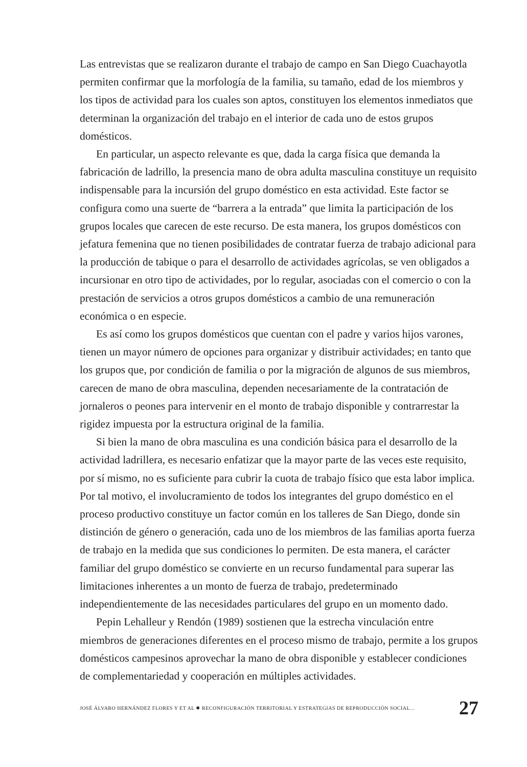Las entrevistas que se realizaron durante el trabajo de campo en San Diego Cuachayotla permiten confirmar que la morfología de la familia, su tamaño, edad de los miembros y los tipos de actividad para los cuales son aptos, constituyen los elementos inmediatos que determinan la organización del trabajo en el interior de cada uno de estos grupos domésticos.
En particular, un aspecto relevante es que, dada la carga física que demanda la fabricación de ladrillo, la presencia mano de obra adulta masculina constituye un requisito indispensable para la incursión del grupo doméstico en esta actividad. Este factor se configura como una suerte de “barrera a la entrada” que limita la participación de los grupos locales que carecen de este recurso. De esta manera, los grupos domésticos con jefatura femenina que no tienen posibilidades de contratar fuerza de trabajo adicional para la producción de tabique o para el desarrollo de actividades agrícolas, se ven obligados a incursionar en otro tipo de actividades, por lo regular, asociadas con el comercio o con la prestación de servicios a otros grupos domésticos a cambio de una remuneración económica o en especie.
Es así como los grupos domésticos que cuentan con el padre y varios hijos varones, tienen un mayor número de opciones para organizar y distribuir actividades; en tanto que los grupos que, por condición de familia o por la migración de algunos de sus miembros, carecen de mano de obra masculina, dependen necesariamente de la contratación de jornaleros o peones para intervenir en el monto de trabajo disponible y contrarrestar la rigidez impuesta por la estructura original de la familia.
Si bien la mano de obra masculina es una condición básica para el desarrollo de la actividad ladrillera, es necesario enfatizar que la mayor parte de las veces este requisito, por sí mismo, no es suficiente para cubrir la cuota de trabajo físico que esta labor implica. Por tal motivo, el involucramiento de todos los integrantes del grupo doméstico en el proceso productivo constituye un factor común en los talleres de San Diego, donde sin distinción de género o generación, cada uno de los miembros de las familias aporta fuerza de trabajo en la medida que sus condiciones lo permiten. De esta manera, el carácter familiar del grupo doméstico se convierte en un recurso fundamental para superar las limitaciones inherentes a un monto de fuerza de trabajo, predeterminado independientemente de las necesidades particulares del grupo en un momento dado.
Pepin Lehalleur y Rendón (1989) sostienen que la estrecha vinculación entre miembros de generaciones diferentes en el proceso mismo de trabajo, permite a los grupos domésticos campesinos aprovechar la mano de obra disponible y establecer condiciones de complementariedad y cooperación en múltiples actividades.
JOSÉ ÁLVARO HERNÁNDEZ FLORES Y ET AL ✹ RECONFIGURACIÓN TERRITORIAL Y ESTRATEGIAS DE REPRODUCCIÓN SOCIAL... 27